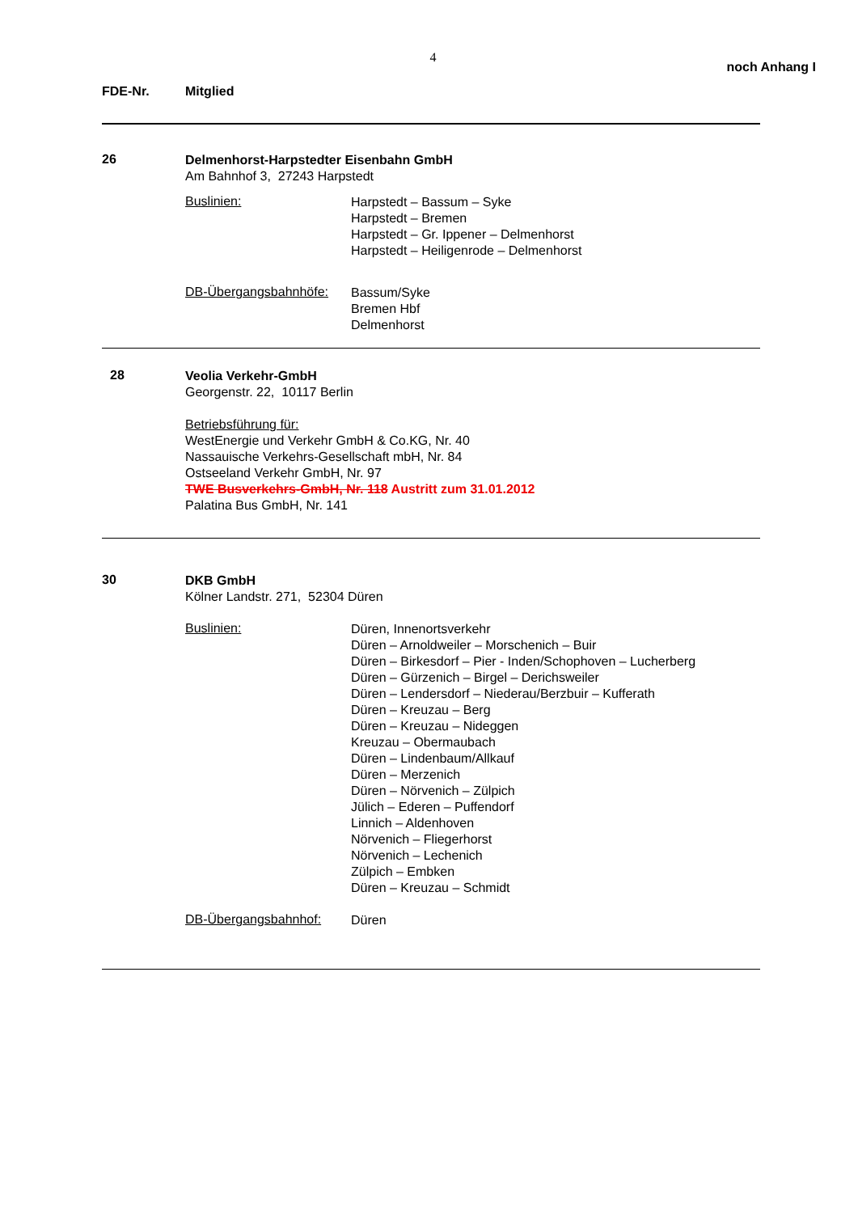4
noch Anhang I
FDE-Nr. Mitglied
26
Delmenhorst-Harpstedter Eisenbahn GmbH
Am Bahnhof 3, 27243 Harpstedt
Buslinien:
Harpstedt – Bassum – Syke
Harpstedt – Bremen
Harpstedt – Gr. Ippener – Delmenhorst
Harpstedt – Heiligenrode – Delmenhorst
DB-Übergangsbahnhöfe:
Bassum/Syke
Bremen Hbf
Delmenhorst
28
Veolia Verkehr-GmbH
Georgenstr. 22, 10117 Berlin
Betriebsführung für:
WestEnergie und Verkehr GmbH & Co.KG, Nr. 40
Nassauische Verkehrs-Gesellschaft mbH, Nr. 84
Ostseeland Verkehr GmbH, Nr. 97
TWE Busverkehrs-GmbH, Nr. 118 Austritt zum 31.01.2012
Palatina Bus GmbH, Nr. 141
30
DKB GmbH
Kölner Landstr. 271, 52304 Düren
Buslinien:
Düren, Innenortsverkehr
Düren – Arnoldweiler – Morschenich – Buir
Düren – Birkesdorf – Pier - Inden/Schophoven – Lucherberg
Düren – Gürzenich – Birgel – Derichsweiler
Düren – Lendersdorf – Niederau/Berzbuir – Kufferath
Düren – Kreuzau – Berg
Düren – Kreuzau – Nideggen
Kreuzau – Obermaubach
Düren – Lindenbaum/Allkauf
Düren – Merzenich
Düren – Nörvenich – Zülpich
Jülich – Ederen – Puffendorf
Linnich – Aldenhoven
Nörvenich – Fliegerhorst
Nörvenich – Lechenich
Zülpich – Embken
Düren – Kreuzau – Schmidt
DB-Übergangsbahnhof:
Düren